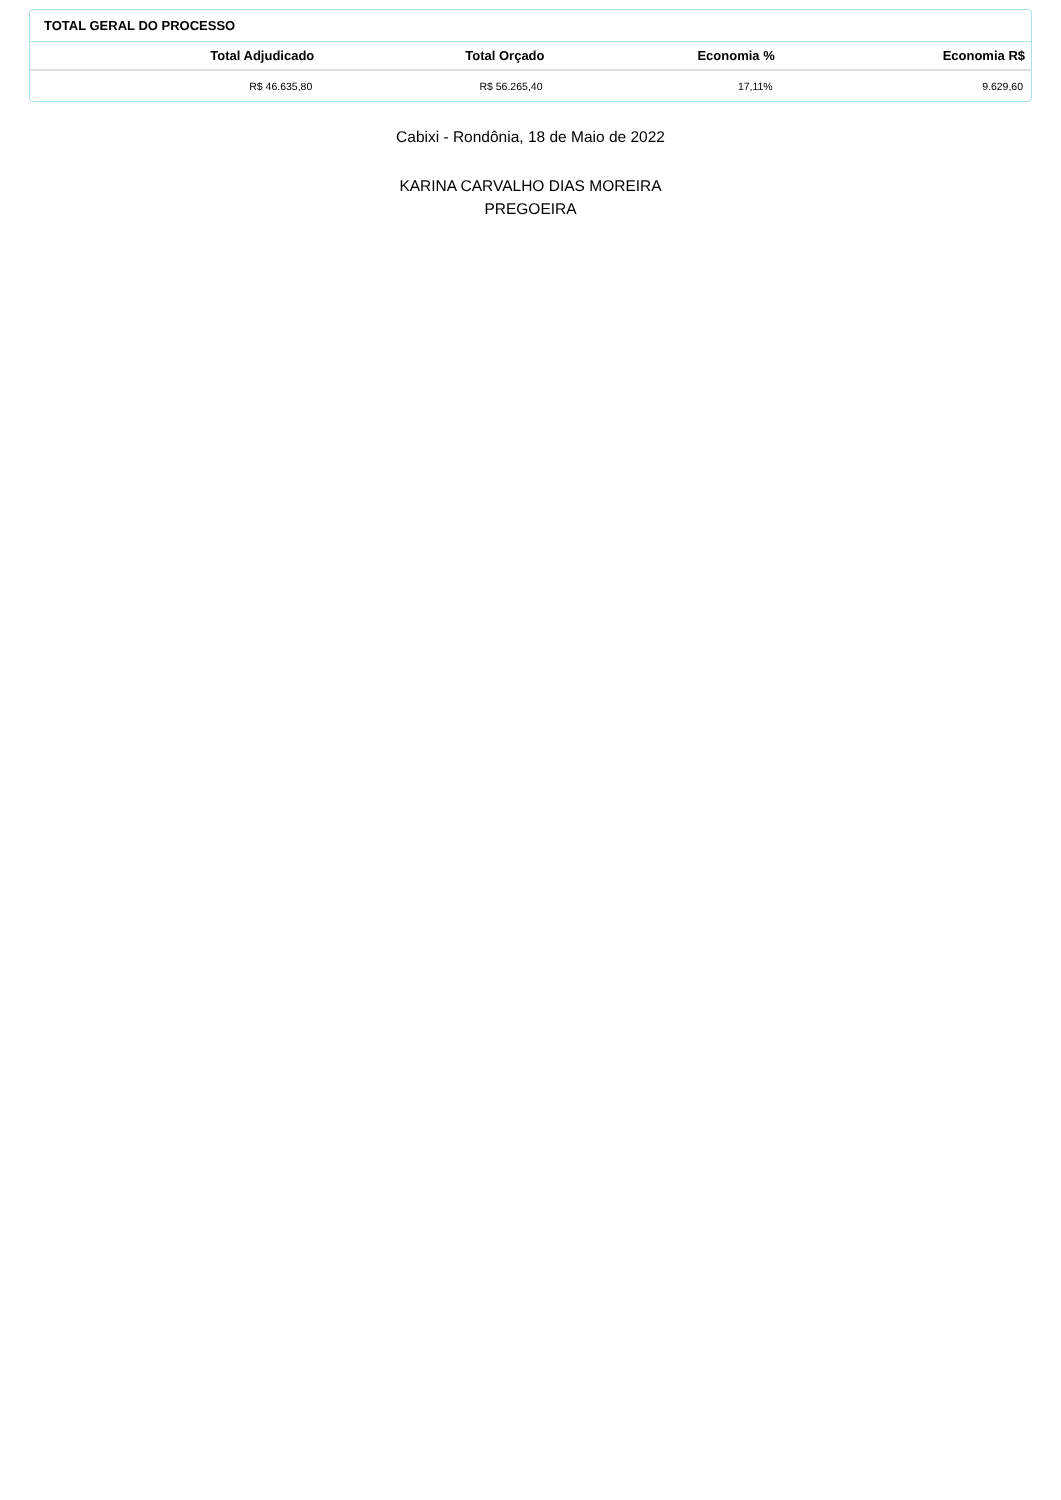TOTAL GERAL DO PROCESSO
| Total Adjudicado | Total Orçado | Economia % | Economia R$ |
| --- | --- | --- | --- |
| R$ 46.635,80 | R$ 56.265,40 | 17,11% | 9.629,60 |
Cabixi - Rondônia, 18 de Maio de 2022
KARINA CARVALHO DIAS MOREIRA
PREGOEIRA